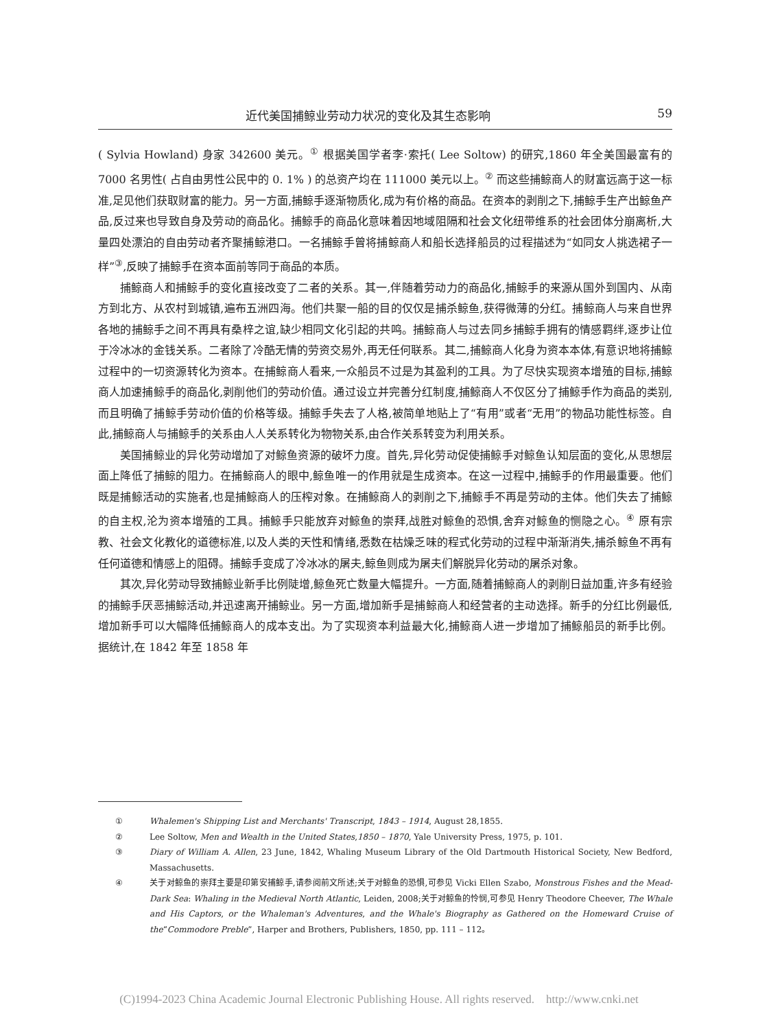近代美国捕鲸业劳动力状况的变化及其生态影响 59
( Sylvia Howland) 身家 342600 美元。<sup>①</sup> 根据美国学者李·索托( Lee Soltow) 的研究,1860 年全美国最富有的 7000 名男性( 占自由男性公民中的 0. 1% ) 的总资产均在 111000 美元以上。<sup>②</sup> 而这些捕鲸商人的财富远高于这一标准,足见他们获取财富的能力。另一方面,捕鲸手逐渐物质化,成为有价格的商品。在资本的剥削之下,捕鲸手生产出鲸鱼产品,反过来也导致自身及劳动的商品化。捕鲸手的商品化意味着因地域阻隔和社会文化纽带维系的社会团体分崩离析,大量四处漂泊的自由劳动者齐聚捕鲸港口。一名捕鲸手曾将捕鲸商人和船长选择船员的过程描述为“如同女人挑选裙子一样”<sup>③</sup>,反映了捕鲸手在资本面前等同于商品的本质。
捕鲸商人和捕鲸手的变化直接改变了二者的关系。其一,伴随着劳动力的商品化,捕鲸手的来源从国外到国内、从南方到北方、从农村到城镇,遍布五洲四海。他们共聚一船的目的仅仅是捕杀鲸鱼,获得微薄的分红。捕鲸商人与来自世界各地的捕鲸手之间不再具有桑梓之谊,缺少相同文化引起的共鸣。捕鲸商人与过去同乡捕鲸手拥有的情感羁绊,逐步让位于冷冰冰的金钱关系。二者除了冷酷无情的劳资交易外,再无任何联系。其二,捕鲸商人化身为资本本体,有意识地将捕鲸过程中的一切资源转化为资本。在捕鲸商人看来,一众船员不过是为其盈利的工具。为了尽快实现资本增殖的目标,捕鲸商人加速捕鲸手的商品化,剥削他们的劳动价值。通过设立并完善分红制度,捕鲸商人不仅区分了捕鲸手作为商品的类别,而且明确了捕鲸手劳动价值的价格等级。捕鲸手失去了人格,被简单地贴上了“有用”或者“无用”的物品功能性标签。自此,捕鲸商人与捕鲸手的关系由人人关系转化为物物关系,由合作关系转变为利用关系。
美国捕鲸业的异化劳动增加了对鲸鱼资源的破坏力度。首先,异化劳动促使捕鲸手对鲸鱼认知层面的变化,从思想层面上降低了捕鲸的阻力。在捕鲸商人的眼中,鲸鱼唯一的作用就是生成资本。在这一过程中,捕鲸手的作用最重要。他们既是捕鲸活动的实施者,也是捕鲸商人的压榨对象。在捕鲸商人的剥削之下,捕鲸手不再是劳动的主体。他们失去了捕鲸的自主权,沦为资本增殖的工具。捕鲸手只能放弃对鲸鱼的崇拜,战胜对鲸鱼的恐惧,舍弃对鲸鱼的恻隐之心。<sup>④</sup> 原有宗教、社会文化教化的道德标准,以及人类的天性和情绪,悉数在枯燥乏味的程式化劳动的过程中渐渐消失,捕杀鲸鱼不再有任何道德和情感上的阻碍。捕鲸手变成了冷冰冰的屠夫,鲸鱼则成为屠夫们解脱异化劳动的屠杀对象。
其次,异化劳动导致捕鲸业新手比例陡增,鲸鱼死亡数量大幅提升。一方面,随着捕鲸商人的剥削日益加重,许多有经验的捕鲸手厌恶捕鲸活动,并迅速离开捕鲸业。另一方面,增加新手是捕鲸商人和经营者的主动选择。新手的分红比例最低,增加新手可以大幅降低捕鲸商人的成本支出。为了实现资本利益最大化,捕鲸商人进一步增加了捕鲸船员的新手比例。据统计,在 1842 年至 1858 年
① Whalemen's Shipping List and Merchants' Transcript, 1843 – 1914, August 28,1855.
② Lee Soltow, Men and Wealth in the United States,1850 – 1870, Yale University Press, 1975, p. 101.
③ Diary of William A. Allen, 23 June, 1842, Whaling Museum Library of the Old Dartmouth Historical Society, New Bedford, Massachusetts.
④ 关于对鲸鱼的崇拜主要是印第安捕鲸手,请参阅前文所述;关于对鲸鱼的恐惧,可参见 Vicki Ellen Szabo, Monstrous Fishes and the Mead-Dark Sea: Whaling in the Medieval North Atlantic, Leiden, 2008;关于对鲸鱼的怜悯,可参见 Henry Theodore Cheever, The Whale and His Captors, or the Whaleman's Adventures, and the Whale's Biography as Gathered on the Homeward Cruise of the“Commodore Preble”, Harper and Brothers, Publishers, 1850, pp. 111 – 112。
(C)1994-2023 China Academic Journal Electronic Publishing House. All rights reserved. http://www.cnki.net